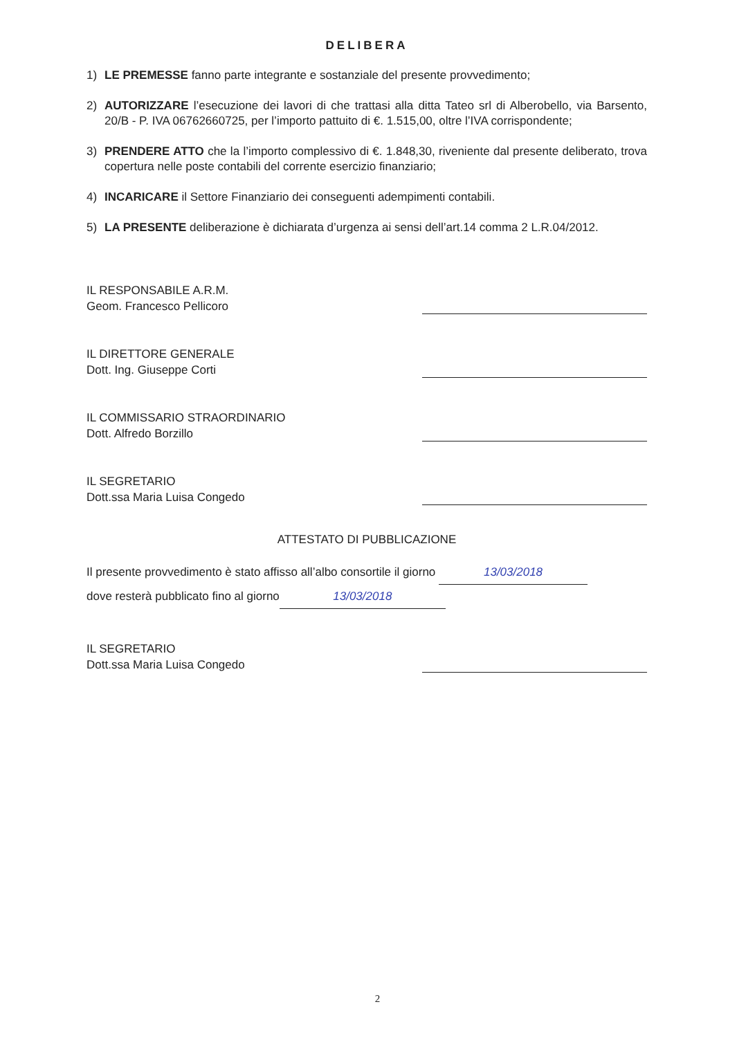DELIBERA
1) LE PREMESSE fanno parte integrante e sostanziale del presente provvedimento;
2) AUTORIZZARE l’esecuzione dei lavori di che trattasi alla ditta Tateo srl di Alberobello, via Barsento, 20/B - P. IVA 06762660725, per l’importo pattuito di €. 1.515,00, oltre l’IVA corrispondente;
3) PRENDERE ATTO che la l’importo complessivo di €. 1.848,30, riveniente dal presente deliberato, trova copertura nelle poste contabili del corrente esercizio finanziario;
4) INCARICARE il Settore Finanziario dei conseguenti adempimenti contabili.
5) LA PRESENTE deliberazione è dichiarata d’urgenza ai sensi dell’art.14 comma 2 L.R.04/2012.
IL RESPONSABILE A.R.M.
Geom. Francesco Pellicoro
IL DIRETTORE GENERALE
Dott. Ing. Giuseppe Corti
IL COMMISSARIO STRAORDINARIO
Dott. Alfredo Borzillo
IL SEGRETARIO
Dott.ssa Maria Luisa Congedo
ATTESTATO DI PUBBLICAZIONE
Il presente provvedimento è stato affisso all’albo consortile il giorno 13/03/2018
dove resterà pubblicato fino al giorno 13/03/2018
IL SEGRETARIO
Dott.ssa Maria Luisa Congedo
2